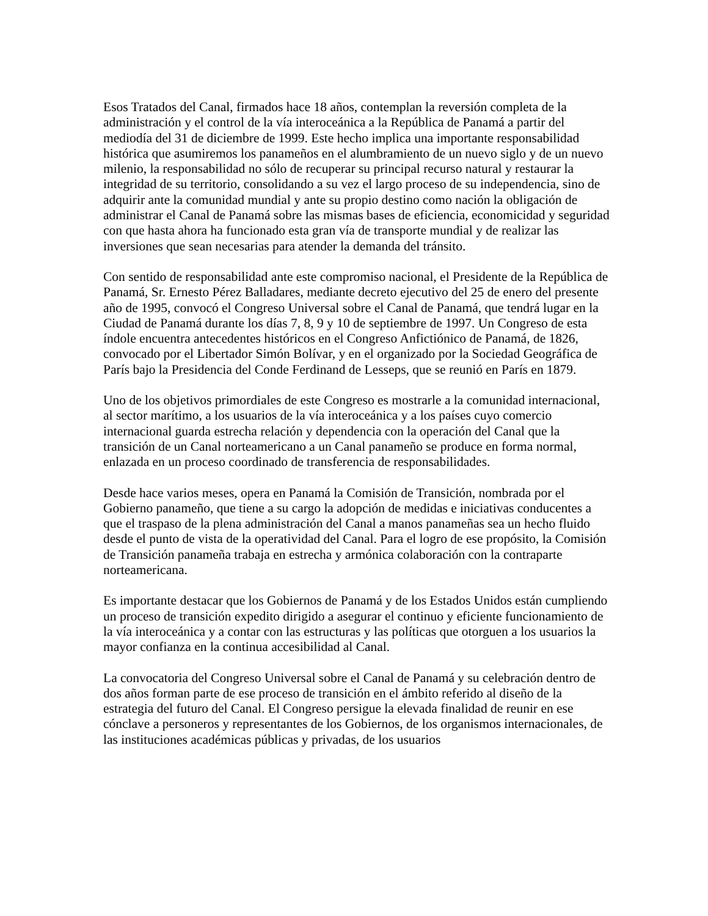Esos Tratados del Canal, firmados hace 18 años, contemplan la reversión completa de la administración y el control de la vía interoceánica a la República de Panamá a partir del mediodía del 31 de diciembre de 1999. Este hecho implica una importante responsabilidad histórica que asumiremos los panameños en el alumbramiento de un nuevo siglo y de un nuevo milenio, la responsabilidad no sólo de recuperar su principal recurso natural y restaurar la integridad de su territorio, consolidando a su vez el largo proceso de su independencia, sino de adquirir ante la comunidad mundial y ante su propio destino como nación la obligación de administrar el Canal de Panamá sobre las mismas bases de eficiencia, economicidad y seguridad con que hasta ahora ha funcionado esta gran vía de transporte mundial y de realizar las inversiones que sean necesarias para atender la demanda del tránsito.
Con sentido de responsabilidad ante este compromiso nacional, el Presidente de la República de Panamá, Sr. Ernesto Pérez Balladares, mediante decreto ejecutivo del 25 de enero del presente año de 1995, convocó el Congreso Universal sobre el Canal de Panamá, que tendrá lugar en la Ciudad de Panamá durante los días 7, 8, 9 y 10 de septiembre de 1997. Un Congreso de esta índole encuentra antecedentes históricos en el Congreso Anfictiónico de Panamá, de 1826, convocado por el Libertador Simón Bolívar, y en el organizado por la Sociedad Geográfica de París bajo la Presidencia del Conde Ferdinand de Lesseps, que se reunió en París en 1879.
Uno de los objetivos primordiales de este Congreso es mostrarle a la comunidad internacional, al sector marítimo, a los usuarios de la vía interoceánica y a los países cuyo comercio internacional guarda estrecha relación y dependencia con la operación del Canal que la transición de un Canal norteamericano a un Canal panameño se produce en forma normal, enlazada en un proceso coordinado de transferencia de responsabilidades.
Desde hace varios meses, opera en Panamá la Comisión de Transición, nombrada por el Gobierno panameño, que tiene a su cargo la adopción de medidas e iniciativas conducentes a que el traspaso de la plena administración del Canal a manos panameñas sea un hecho fluido desde el punto de vista de la operatividad del Canal. Para el logro de ese propósito, la Comisión de Transición panameña trabaja en estrecha y armónica colaboración con la contraparte norteamericana.
Es importante destacar que los Gobiernos de Panamá y de los Estados Unidos están cumpliendo un proceso de transición expedito dirigido a asegurar el continuo y eficiente funcionamiento de la vía interoceánica y a contar con las estructuras y las políticas que otorguen a los usuarios la mayor confianza en la continua accesibilidad al Canal.
La convocatoria del Congreso Universal sobre el Canal de Panamá y su celebración dentro de dos años forman parte de ese proceso de transición en el ámbito referido al diseño de la estrategia del futuro del Canal. El Congreso persigue la elevada finalidad de reunir en ese cónclave a personeros y representantes de los Gobiernos, de los organismos internacionales, de las instituciones académicas públicas y privadas, de los usuarios